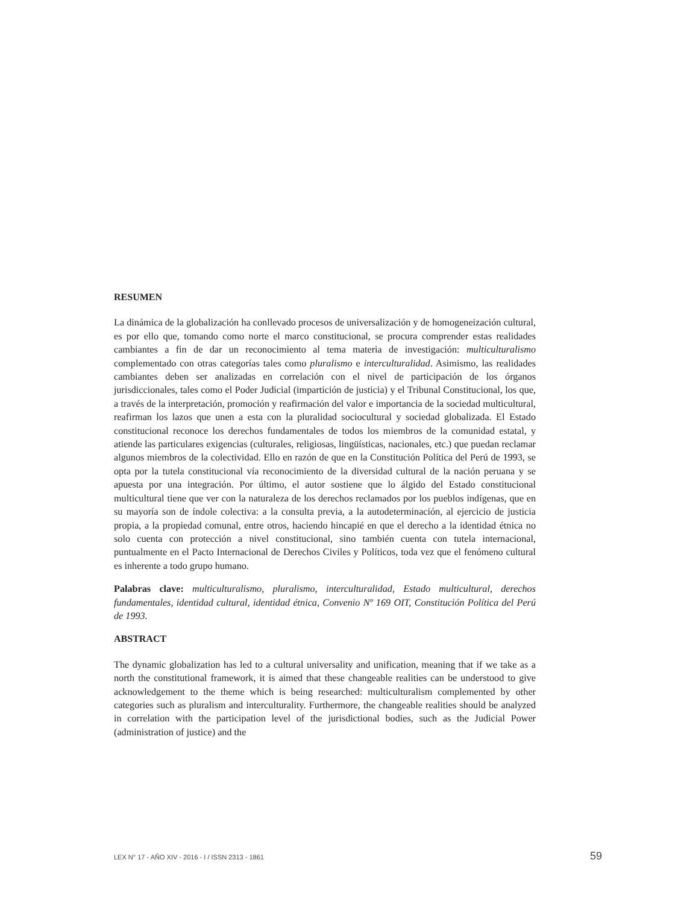RESUMEN
La dinámica de la globalización ha conllevado procesos de universalización y de homogeneización cultural, es por ello que, tomando como norte el marco constitucional, se procura comprender estas realidades cambiantes a fin de dar un reconocimiento al tema materia de investigación: multiculturalismo complementado con otras categorías tales como pluralismo e interculturalidad. Asimismo, las realidades cambiantes deben ser analizadas en correlación con el nivel de participación de los órganos jurisdiccionales, tales como el Poder Judicial (impartición de justicia) y el Tribunal Constitucional, los que, a través de la interpretación, promoción y reafirmación del valor e importancia de la sociedad multicultural, reafirman los lazos que unen a esta con la pluralidad sociocultural y sociedad globalizada. El Estado constitucional reconoce los derechos fundamentales de todos los miembros de la comunidad estatal, y atiende las particulares exigencias (culturales, religiosas, lingüísticas, nacionales, etc.) que puedan reclamar algunos miembros de la colectividad. Ello en razón de que en la Constitución Política del Perú de 1993, se opta por la tutela constitucional vía reconocimiento de la diversidad cultural de la nación peruana y se apuesta por una integración. Por último, el autor sostiene que lo álgido del Estado constitucional multicultural tiene que ver con la naturaleza de los derechos reclamados por los pueblos indígenas, que en su mayoría son de índole colectiva: a la consulta previa, a la autodeterminación, al ejercicio de justicia propia, a la propiedad comunal, entre otros, haciendo hincapié en que el derecho a la identidad étnica no solo cuenta con protección a nivel constitucional, sino también cuenta con tutela internacional, puntualmente en el Pacto Internacional de Derechos Civiles y Políticos, toda vez que el fenómeno cultural es inherente a todo grupo humano.
Palabras clave: multiculturalismo, pluralismo, interculturalidad, Estado multicultural, derechos fundamentales, identidad cultural, identidad étnica, Convenio Nº 169 OIT, Constitución Política del Perú de 1993.
ABSTRACT
The dynamic globalization has led to a cultural universality and unification, meaning that if we take as a north the constitutional framework, it is aimed that these changeable realities can be understood to give acknowledgement to the theme which is being researched: multiculturalism complemented by other categories such as pluralism and interculturality. Furthermore, the changeable realities should be analyzed in correlation with the participation level of the jurisdictional bodies, such as the Judicial Power (administration of justice) and the
LEX N° 17 - AÑO XIV - 2016 - I / ISSN 2313 - 1861 59